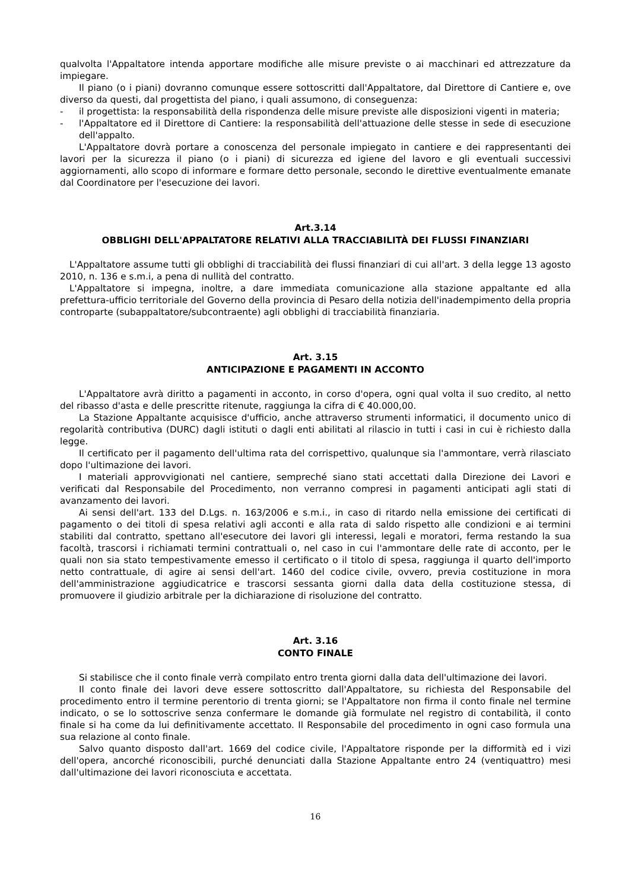qualvolta l'Appaltatore intenda apportare modifiche alle misure previste o ai macchinari ed attrezzature da impiegare.
Il piano (o i piani) dovranno comunque essere sottoscritti dall'Appaltatore, dal Direttore di Cantiere e, ove diverso da questi, dal progettista del piano, i quali assumono, di conseguenza:
- il progettista: la responsabilità della rispondenza delle misure previste alle disposizioni vigenti in materia;
- l'Appaltatore ed il Direttore di Cantiere: la responsabilità dell'attuazione delle stesse in sede di esecuzione dell'appalto.
L'Appaltatore dovrà portare a conoscenza del personale impiegato in cantiere e dei rappresentanti dei lavori per la sicurezza il piano (o i piani) di sicurezza ed igiene del lavoro e gli eventuali successivi aggiornamenti, allo scopo di informare e formare detto personale, secondo le direttive eventualmente emanate dal Coordinatore per l'esecuzione dei lavori.
Art.3.14
OBBLIGHI DELL'APPALTATORE RELATIVI ALLA TRACCIABILITÀ DEI FLUSSI FINANZIARI
L'Appaltatore assume tutti gli obblighi di tracciabilità dei flussi finanziari di cui all'art. 3 della legge 13 agosto 2010, n. 136 e s.m.i, a pena di nullità del contratto.
L'Appaltatore si impegna, inoltre, a dare immediata comunicazione alla stazione appaltante ed alla prefettura-ufficio territoriale del Governo della provincia di Pesaro della notizia dell'inadempimento della propria controparte (subappaltatore/subcontraente) agli obblighi di tracciabilità finanziaria.
Art. 3.15
ANTICIPAZIONE E PAGAMENTI IN ACCONTO
L'Appaltatore avrà diritto a pagamenti in acconto, in corso d'opera, ogni qual volta il suo credito, al netto del ribasso d'asta e delle prescritte ritenute, raggiunga la cifra di € 40.000,00.
La Stazione Appaltante acquisisce d'ufficio, anche attraverso strumenti informatici, il documento unico di regolarità contributiva (DURC) dagli istituti o dagli enti abilitati al rilascio in tutti i casi in cui è richiesto dalla legge.
Il certificato per il pagamento dell'ultima rata del corrispettivo, qualunque sia l'ammontare, verrà rilasciato dopo l'ultimazione dei lavori.
I materiali approvvigionati nel cantiere, sempreché siano stati accettati dalla Direzione dei Lavori e verificati dal Responsabile del Procedimento, non verranno compresi in pagamenti anticipati agli stati di avanzamento dei lavori.
Ai sensi dell'art. 133 del D.Lgs. n. 163/2006 e s.m.i., in caso di ritardo nella emissione dei certificati di pagamento o dei titoli di spesa relativi agli acconti e alla rata di saldo rispetto alle condizioni e ai termini stabiliti dal contratto, spettano all'esecutore dei lavori gli interessi, legali e moratori, ferma restando la sua facoltà, trascorsi i richiamati termini contrattuali o, nel caso in cui l'ammontare delle rate di acconto, per le quali non sia stato tempestivamente emesso il certificato o il titolo di spesa, raggiunga il quarto dell'importo netto contrattuale, di agire ai sensi dell'art. 1460 del codice civile, ovvero, previa costituzione in mora dell'amministrazione aggiudicatrice e trascorsi sessanta giorni dalla data della costituzione stessa, di promuovere il giudizio arbitrale per la dichiarazione di risoluzione del contratto.
Art. 3.16
CONTO FINALE
Si stabilisce che il conto finale verrà compilato entro trenta giorni dalla data dell'ultimazione dei lavori.
Il conto finale dei lavori deve essere sottoscritto dall'Appaltatore, su richiesta del Responsabile del procedimento entro il termine perentorio di trenta giorni; se l'Appaltatore non firma il conto finale nel termine indicato, o se lo sottoscrive senza confermare le domande già formulate nel registro di contabilità, il conto finale si ha come da lui definitivamente accettato. Il Responsabile del procedimento in ogni caso formula una sua relazione al conto finale.
Salvo quanto disposto dall'art. 1669 del codice civile, l'Appaltatore risponde per la difformità ed i vizi dell'opera, ancorché riconoscibili, purché denunciati dalla Stazione Appaltante entro 24 (ventiquattro) mesi dall'ultimazione dei lavori riconosciuta e accettata.
16